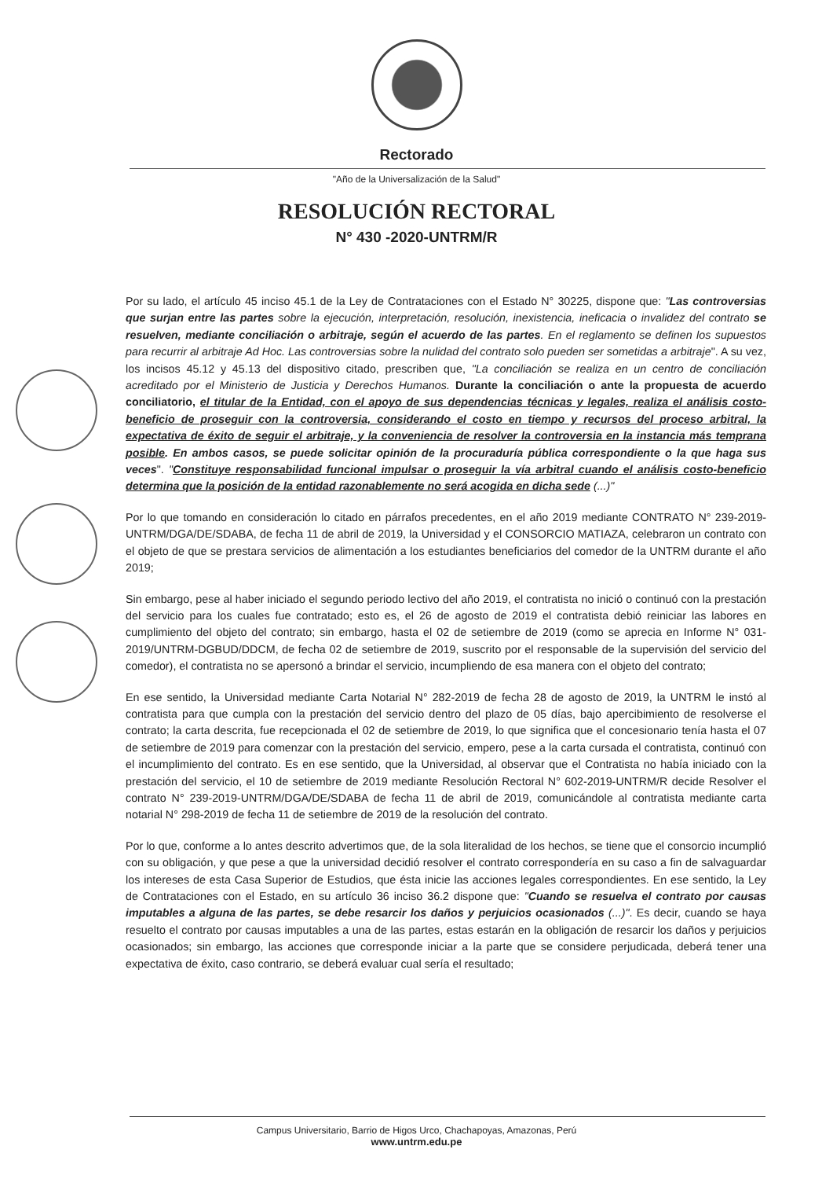Rectorado
"Año de la Universalización de la Salud"
RESOLUCIÓN RECTORAL
N° 430 -2020-UNTRM/R
Por su lado, el artículo 45 inciso 45.1 de la Ley de Contrataciones con el Estado N° 30225, dispone que: "Las controversias que surjan entre las partes sobre la ejecución, interpretación, resolución, inexistencia, ineficacia o invalidez del contrato se resuelven, mediante conciliación o arbitraje, según el acuerdo de las partes. En el reglamento se definen los supuestos para recurrir al arbitraje Ad Hoc. Las controversias sobre la nulidad del contrato solo pueden ser sometidas a arbitraje". A su vez, los incisos 45.12 y 45.13 del dispositivo citado, prescriben que, "La conciliación se realiza en un centro de conciliación acreditado por el Ministerio de Justicia y Derechos Humanos. Durante la conciliación o ante la propuesta de acuerdo conciliatorio, el titular de la Entidad, con el apoyo de sus dependencias técnicas y legales, realiza el análisis costo-beneficio de proseguir con la controversia, considerando el costo en tiempo y recursos del proceso arbitral, la expectativa de éxito de seguir el arbitraje, y la conveniencia de resolver la controversia en la instancia más temprana posible. En ambos casos, se puede solicitar opinión de la procuraduría pública correspondiente o la que haga sus veces". "Constituye responsabilidad funcional impulsar o proseguir la vía arbitral cuando el análisis costo-beneficio determina que la posición de la entidad razonablemente no será acogida en dicha sede (...)"
Por lo que tomando en consideración lo citado en párrafos precedentes, en el año 2019 mediante CONTRATO N° 239-2019-UNTRM/DGA/DE/SDABA, de fecha 11 de abril de 2019, la Universidad y el CONSORCIO MATIAZA, celebraron un contrato con el objeto de que se prestara servicios de alimentación a los estudiantes beneficiarios del comedor de la UNTRM durante el año 2019;
Sin embargo, pese al haber iniciado el segundo periodo lectivo del año 2019, el contratista no inició o continuó con la prestación del servicio para los cuales fue contratado; esto es, el 26 de agosto de 2019 el contratista debió reiniciar las labores en cumplimiento del objeto del contrato; sin embargo, hasta el 02 de setiembre de 2019 (como se aprecia en Informe N° 031-2019/UNTRM-DGBUD/DDCM, de fecha 02 de setiembre de 2019, suscrito por el responsable de la supervisión del servicio del comedor), el contratista no se apersonó a brindar el servicio, incumpliendo de esa manera con el objeto del contrato;
En ese sentido, la Universidad mediante Carta Notarial N° 282-2019 de fecha 28 de agosto de 2019, la UNTRM le instó al contratista para que cumpla con la prestación del servicio dentro del plazo de 05 días, bajo apercibimiento de resolverse el contrato; la carta descrita, fue recepcionada el 02 de setiembre de 2019, lo que significa que el concesionario tenía hasta el 07 de setiembre de 2019 para comenzar con la prestación del servicio, empero, pese a la carta cursada el contratista, continuó con el incumplimiento del contrato. Es en ese sentido, que la Universidad, al observar que el Contratista no había iniciado con la prestación del servicio, el 10 de setiembre de 2019 mediante Resolución Rectoral N° 602-2019-UNTRM/R decide Resolver el contrato N° 239-2019-UNTRM/DGA/DE/SDABA de fecha 11 de abril de 2019, comunicándole al contratista mediante carta notarial N° 298-2019 de fecha 11 de setiembre de 2019 de la resolución del contrato.
Por lo que, conforme a lo antes descrito advertimos que, de la sola literalidad de los hechos, se tiene que el consorcio incumplió con su obligación, y que pese a que la universidad decidió resolver el contrato correspondería en su caso a fin de salvaguardar los intereses de esta Casa Superior de Estudios, que ésta inicie las acciones legales correspondientes. En ese sentido, la Ley de Contrataciones con el Estado, en su artículo 36 inciso 36.2 dispone que: "Cuando se resuelva el contrato por causas imputables a alguna de las partes, se debe resarcir los daños y perjuicios ocasionados (...)". Es decir, cuando se haya resuelto el contrato por causas imputables a una de las partes, estas estarán en la obligación de resarcir los daños y perjuicios ocasionados; sin embargo, las acciones que corresponde iniciar a la parte que se considere perjudicada, deberá tener una expectativa de éxito, caso contrario, se deberá evaluar cual sería el resultado;
Campus Universitario, Barrio de Higos Urco, Chachapoyas, Amazonas, Perú
www.untrm.edu.pe